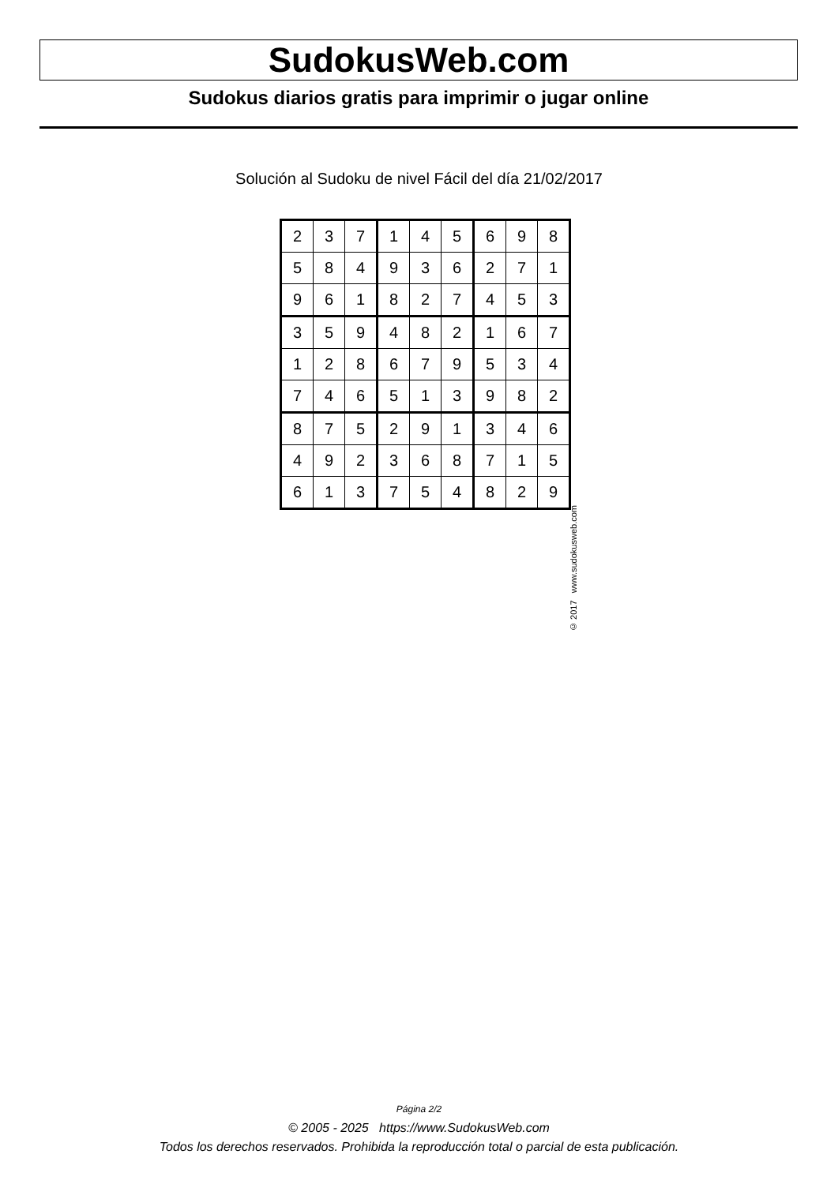SudokusWeb.com
Sudokus diarios gratis para imprimir o jugar online
Solución al Sudoku de nivel Fácil del día 21/02/2017
| 2 | 3 | 7 | 1 | 4 | 5 | 6 | 9 | 8 |
| 5 | 8 | 4 | 9 | 3 | 6 | 2 | 7 | 1 |
| 9 | 6 | 1 | 8 | 2 | 7 | 4 | 5 | 3 |
| 3 | 5 | 9 | 4 | 8 | 2 | 1 | 6 | 7 |
| 1 | 2 | 8 | 6 | 7 | 9 | 5 | 3 | 4 |
| 7 | 4 | 6 | 5 | 1 | 3 | 9 | 8 | 2 |
| 8 | 7 | 5 | 2 | 9 | 1 | 3 | 4 | 6 |
| 4 | 9 | 2 | 3 | 6 | 8 | 7 | 1 | 5 |
| 6 | 1 | 3 | 7 | 5 | 4 | 8 | 2 | 9 |
© 2017 www.sudokusweb.com
Página 2/2
© 2005 - 2025 https://www.SudokusWeb.com
Todos los derechos reservados. Prohibida la reproducción total o parcial de esta publicación.